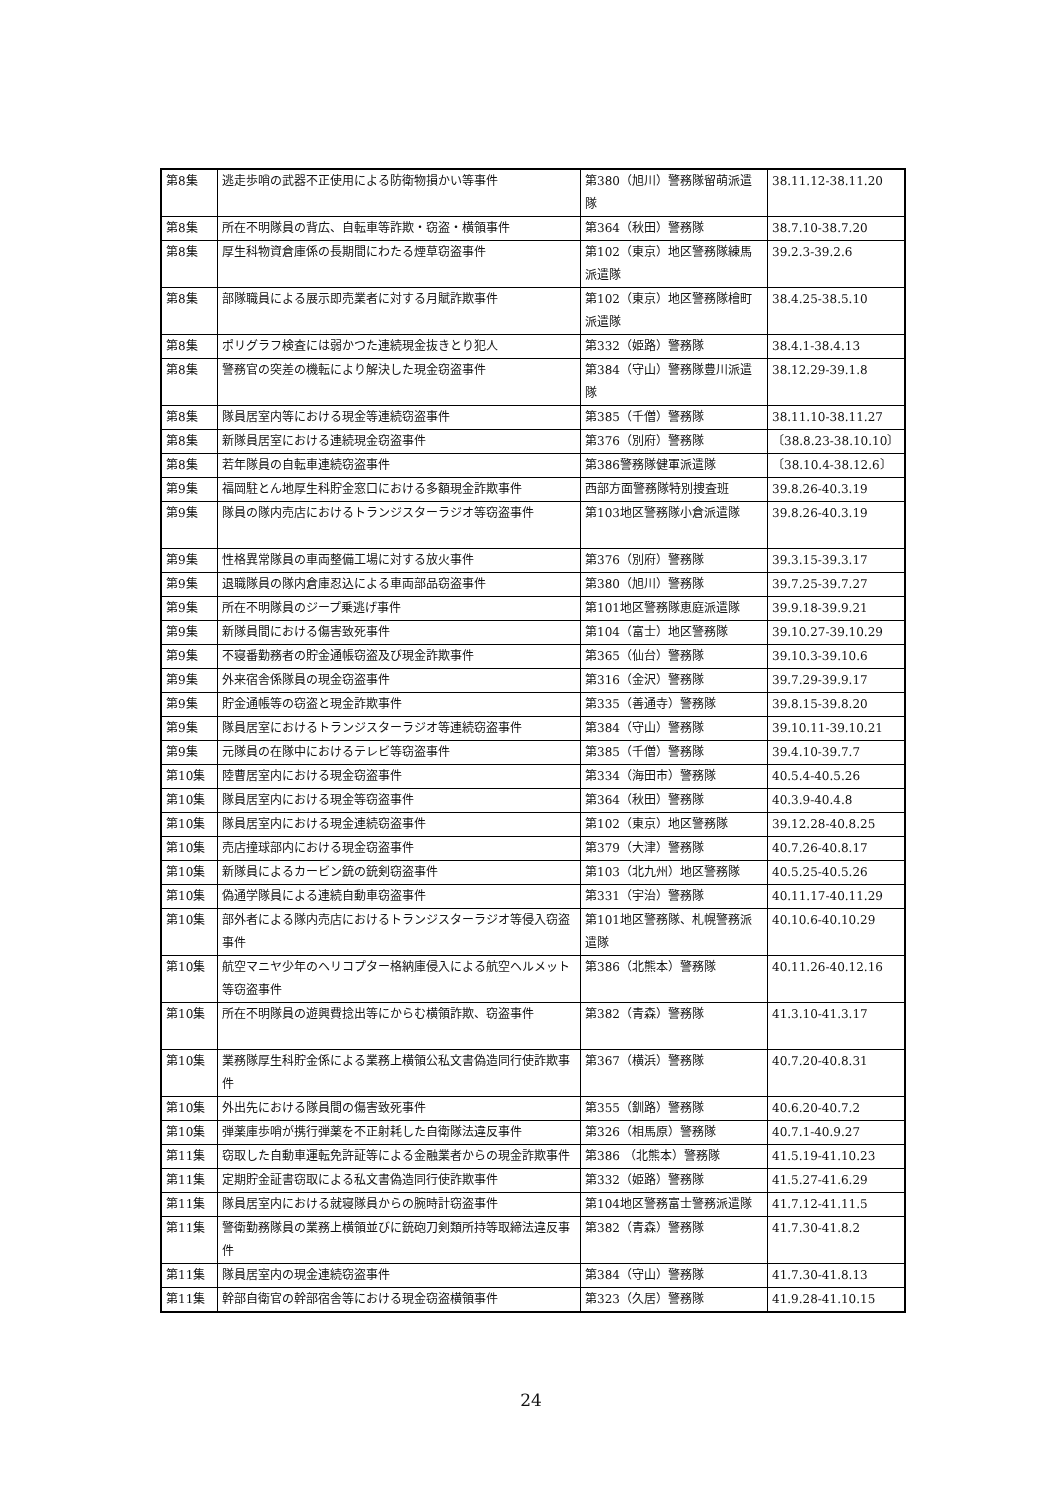| 第8集 | 逃走歩哨の武器不正使用による防衛物損かい等事件 | 第380（旭川）警務隊留萌派遣隊 | 38.11.12-38.11.20 |
| 第8集 | 所在不明隊員の背広、自転車等詐欺・窃盗・横領事件 | 第364（秋田）警務隊 | 38.7.10-38.7.20 |
| 第8集 | 厚生科物資倉庫係の長期間にわたる煙草窃盗事件 | 第102（東京）地区警務隊練馬派遣隊 | 39.2.3-39.2.6 |
| 第8集 | 部隊職員による展示即売業者に対する月賦詐欺事件 | 第102（東京）地区警務隊檜町派遣隊 | 38.4.25-38.5.10 |
| 第8集 | ポリグラフ検査には弱かつた連続現金抜きとり犯人 | 第332（姫路）警務隊 | 38.4.1-38.4.13 |
| 第8集 | 警務官の突差の機転により解決した現金窃盗事件 | 第384（守山）警務隊豊川派遣隊 | 38.12.29-39.1.8 |
| 第8集 | 隊員居室内等における現金等連続窃盗事件 | 第385（千僧）警務隊 | 38.11.10-38.11.27 |
| 第8集 | 新隊員居室における連続現金窃盗事件 | 第376（別府）警務隊 | 〔38.8.23-38.10.10〕 |
| 第8集 | 若年隊員の自転車連続窃盗事件 | 第386警務隊健軍派遣隊 | 〔38.10.4-38.12.6〕 |
| 第9集 | 福岡駐とん地厚生科貯金窓口における多額現金詐欺事件 | 西部方面警務隊特別捜査班 | 39.8.26-40.3.19 |
| 第9集 | 隊員の隊内売店におけるトランジスターラジオ等窃盗事件 | 第103地区警務隊小倉派遣隊 | 39.8.26-40.3.19 |
| 第9集 | 性格異常隊員の車両整備工場に対する放火事件 | 第376（別府）警務隊 | 39.3.15-39.3.17 |
| 第9集 | 退職隊員の隊内倉庫忍込による車両部品窃盗事件 | 第380（旭川）警務隊 | 39.7.25-39.7.27 |
| 第9集 | 所在不明隊員のジープ乗逃げ事件 | 第101地区警務隊恵庭派遣隊 | 39.9.18-39.9.21 |
| 第9集 | 新隊員間における傷害致死事件 | 第104（富士）地区警務隊 | 39.10.27-39.10.29 |
| 第9集 | 不寝番勤務者の貯金通帳窃盗及び現金詐欺事件 | 第365（仙台）警務隊 | 39.10.3-39.10.6 |
| 第9集 | 外来宿舎係隊員の現金窃盗事件 | 第316（金沢）警務隊 | 39.7.29-39.9.17 |
| 第9集 | 貯金通帳等の窃盗と現金詐欺事件 | 第335（善通寺）警務隊 | 39.8.15-39.8.20 |
| 第9集 | 隊員居室におけるトランジスターラジオ等連続窃盗事件 | 第384（守山）警務隊 | 39.10.11-39.10.21 |
| 第9集 | 元隊員の在隊中におけるテレビ等窃盗事件 | 第385（千僧）警務隊 | 39.4.10-39.7.7 |
| 第10集 | 陸曹居室内における現金窃盗事件 | 第334（海田市）警務隊 | 40.5.4-40.5.26 |
| 第10集 | 隊員居室内における現金等窃盗事件 | 第364（秋田）警務隊 | 40.3.9-40.4.8 |
| 第10集 | 隊員居室内における現金連続窃盗事件 | 第102（東京）地区警務隊 | 39.12.28-40.8.25 |
| 第10集 | 売店撞球部内における現金窃盗事件 | 第379（大津）警務隊 | 40.7.26-40.8.17 |
| 第10集 | 新隊員によるカービン銃の銃剣窃盗事件 | 第103（北九州）地区警務隊 | 40.5.25-40.5.26 |
| 第10集 | 偽通学隊員による連続自動車窃盗事件 | 第331（宇治）警務隊 | 40.11.17-40.11.29 |
| 第10集 | 部外者による隊内売店におけるトランジスターラジオ等侵入窃盗事件 | 第101地区警務隊、札幌警務派遣隊 | 40.10.6-40.10.29 |
| 第10集 | 航空マニヤ少年のヘリコプター格納庫侵入による航空ヘルメット等窃盗事件 | 第386（北熊本）警務隊 | 40.11.26-40.12.16 |
| 第10集 | 所在不明隊員の遊興費捻出等にからむ横領詐欺、窃盗事件 | 第382（青森）警務隊 | 41.3.10-41.3.17 |
| 第10集 | 業務隊厚生科貯金係による業務上横領公私文書偽造同行使詐欺事件 | 第367（横浜）警務隊 | 40.7.20-40.8.31 |
| 第10集 | 外出先における隊員間の傷害致死事件 | 第355（釧路）警務隊 | 40.6.20-40.7.2 |
| 第10集 | 弾薬庫歩哨が携行弾薬を不正射耗した自衛隊法違反事件 | 第326（相馬原）警務隊 | 40.7.1-40.9.27 |
| 第11集 | 窃取した自動車運転免許証等による金融業者からの現金詐欺事件 | 第386 （北熊本）警務隊 | 41.5.19-41.10.23 |
| 第11集 | 定期貯金証書窃取による私文書偽造同行使詐欺事件 | 第332（姫路）警務隊 | 41.5.27-41.6.29 |
| 第11集 | 隊員居室内における就寝隊員からの腕時計窃盗事件 | 第104地区警務富士警務派遣隊 | 41.7.12-41.11.5 |
| 第11集 | 警衛勤務隊員の業務上横領並びに銃砲刀剣類所持等取締法違反事件 | 第382（青森）警務隊 | 41.7.30-41.8.2 |
| 第11集 | 隊員居室内の現金連続窃盗事件 | 第384（守山）警務隊 | 41.7.30-41.8.13 |
| 第11集 | 幹部自衛官の幹部宿舎等における現金窃盗横領事件 | 第323（久居）警務隊 | 41.9.28-41.10.15 |
24